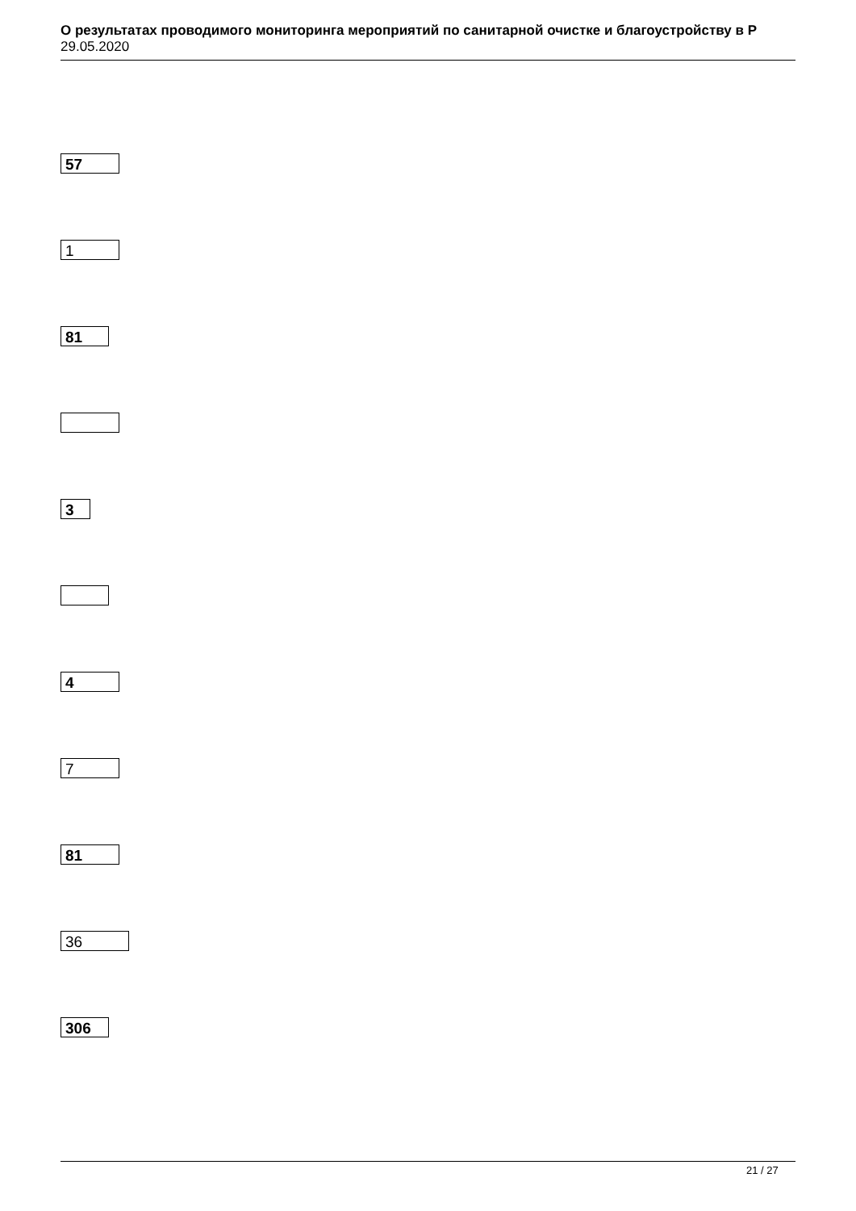О результатах проводимого мониторинга мероприятий по санитарной очистке и благоустройству в Р
29.05.2020
57
1
81
3
4
7
81
36
306
21 / 27